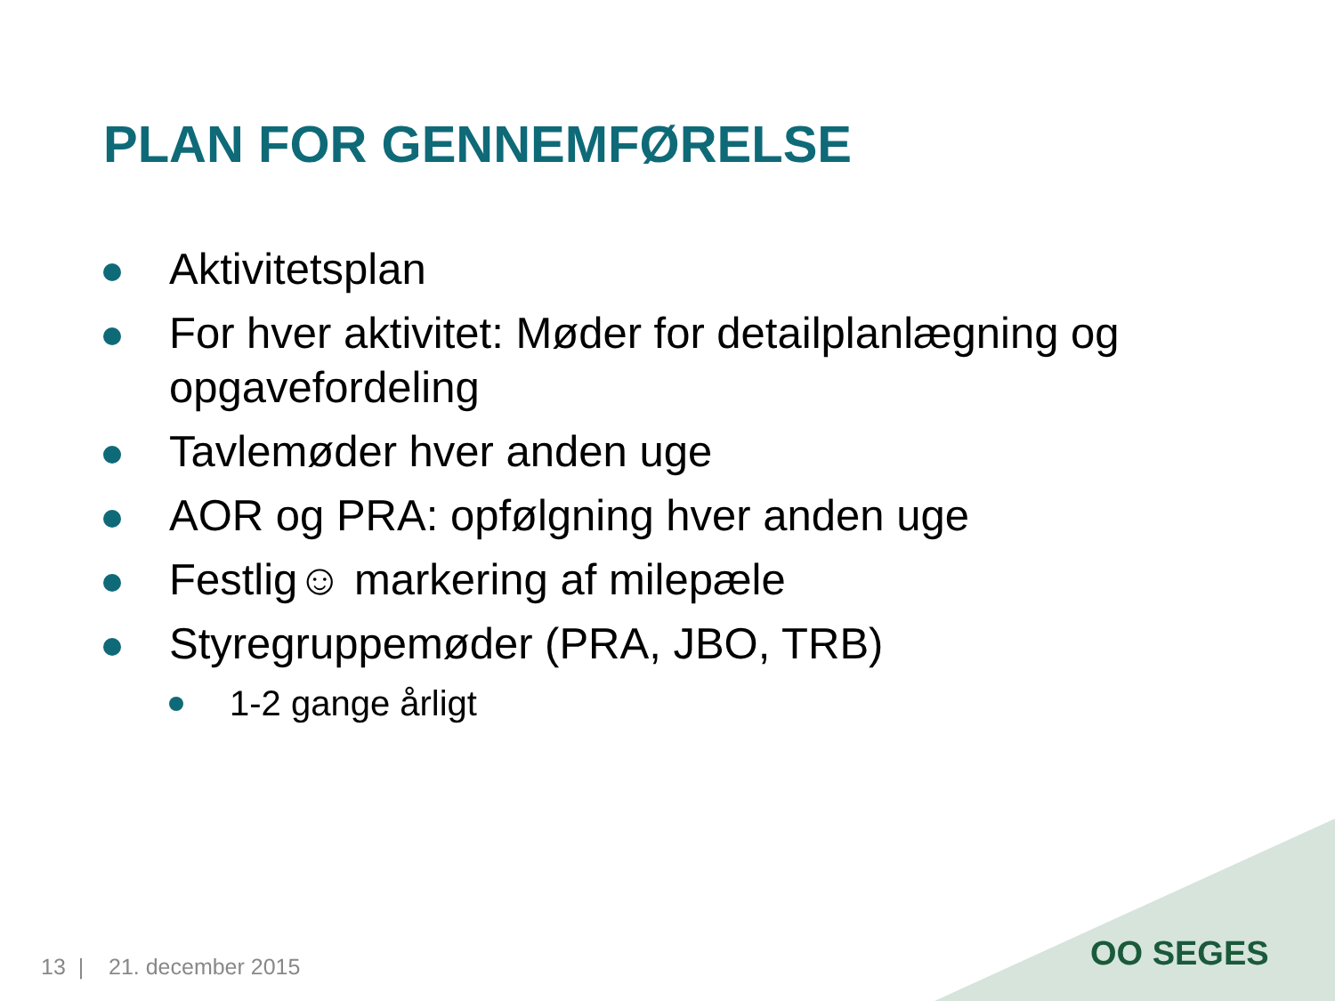PLAN FOR GENNEMFØRELSE
Aktivitetsplan
For hver aktivitet: Møder for detailplanlægning og opgavefordeling
Tavlemøder hver anden uge
AOR og PRA: opfølgning hver anden uge
Festlig☺ markering af milepæle
Styregruppemøder (PRA, JBO, TRB)
1-2 gange årligt
OO SEGES
13 | 21. december 2015